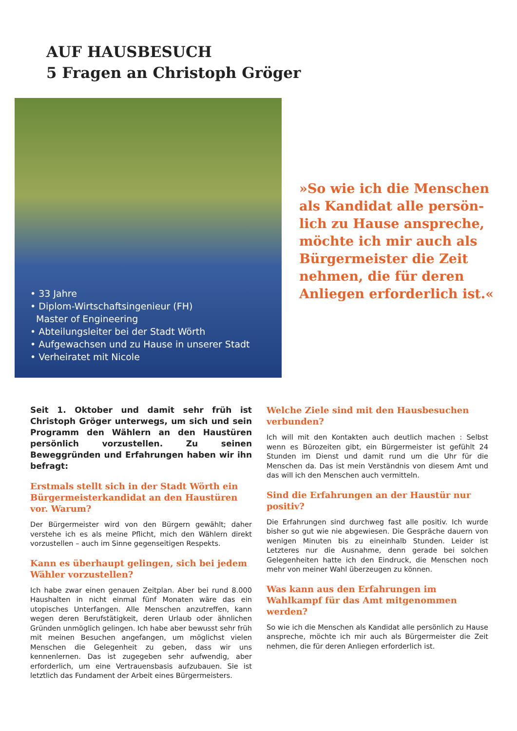AUF HAUSBESUCH
5 Fragen an Christoph Gröger
• 33 Jahre
• Diplom-Wirtschaftsingenieur (FH)
Master of Engineering
• Abteilungsleiter bei der Stadt Wörth
• Aufgewachsen und zu Hause in unserer Stadt
• Verheiratet mit Nicole
»So wie ich die Menschen als Kandidat alle persön­lich zu Hause anspreche, möchte ich mir auch als Bürgermeister die Zeit nehmen, die für deren Anliegen erforderlich ist.«
Seit 1. Oktober und damit sehr früh ist Christoph Gröger unterwegs, um sich und sein Programm den Wählern an den Haustüren persönlich vorzustellen. Zu seinen Beweggründen und Erfahrungen haben wir ihn befragt:
Erstmals stellt sich in der Stadt Wörth ein Bürgermeisterkandidat an den Haustüren vor. Warum?
Der Bürgermeister wird von den Bürgern gewählt; daher verstehe ich es als meine Pflicht, mich den Wählern direkt vorzustellen – auch im Sinne gegenseitigen Respekts.
Kann es überhaupt gelingen, sich bei jedem Wähler vorzustellen?
Ich habe zwar einen genauen Zeitplan. Aber bei rund 8.000 Haushalten in nicht einmal fünf Monaten wäre das ein utopisches Unterfangen. Alle Menschen anzutreffen, kann wegen deren Berufstätigkeit, deren Urlaub oder ähnlichen Gründen unmöglich gelingen. Ich habe aber bewusst sehr früh mit meinen Besuchen angefangen, um möglichst vielen Menschen die Gelegenheit zu geben, dass wir uns kennenlernen. Das ist zugegeben sehr aufwendig, aber erforderlich, um eine Vertrauensbasis aufzubauen. Sie ist letztlich das Fundament der Arbeit eines Bürgermeisters.
Welche Ziele sind mit den Hausbesuchen verbunden?
Ich will mit den Kontakten auch deutlich machen : Selbst wenn es Bürozeiten gibt, ein Bürgermeister ist gefühlt 24 Stunden im Dienst und damit rund um die Uhr für die Menschen da. Das ist mein Verständnis von diesem Amt und das will ich den Menschen auch vermitteln.
Sind die Erfahrungen an der Haustür nur positiv?
Die Erfahrungen sind durchweg fast alle positiv. Ich wurde bisher so gut wie nie abgewiesen. Die Gespräche dauern von wenigen Minuten bis zu eineinhalb Stunden. Leider ist Letzteres nur die Ausnahme, denn gerade bei solchen Gelegenheiten hatte ich den Eindruck, die Menschen noch mehr von meiner Wahl überzeugen zu können.
Was kann aus den Erfahrungen im Wahlkampf für das Amt mitgenommen werden?
So wie ich die Menschen als Kandidat alle persönlich zu Hause anspreche, möchte ich mir auch als Bürgermeister die Zeit nehmen, die für deren Anliegen erforderlich ist.